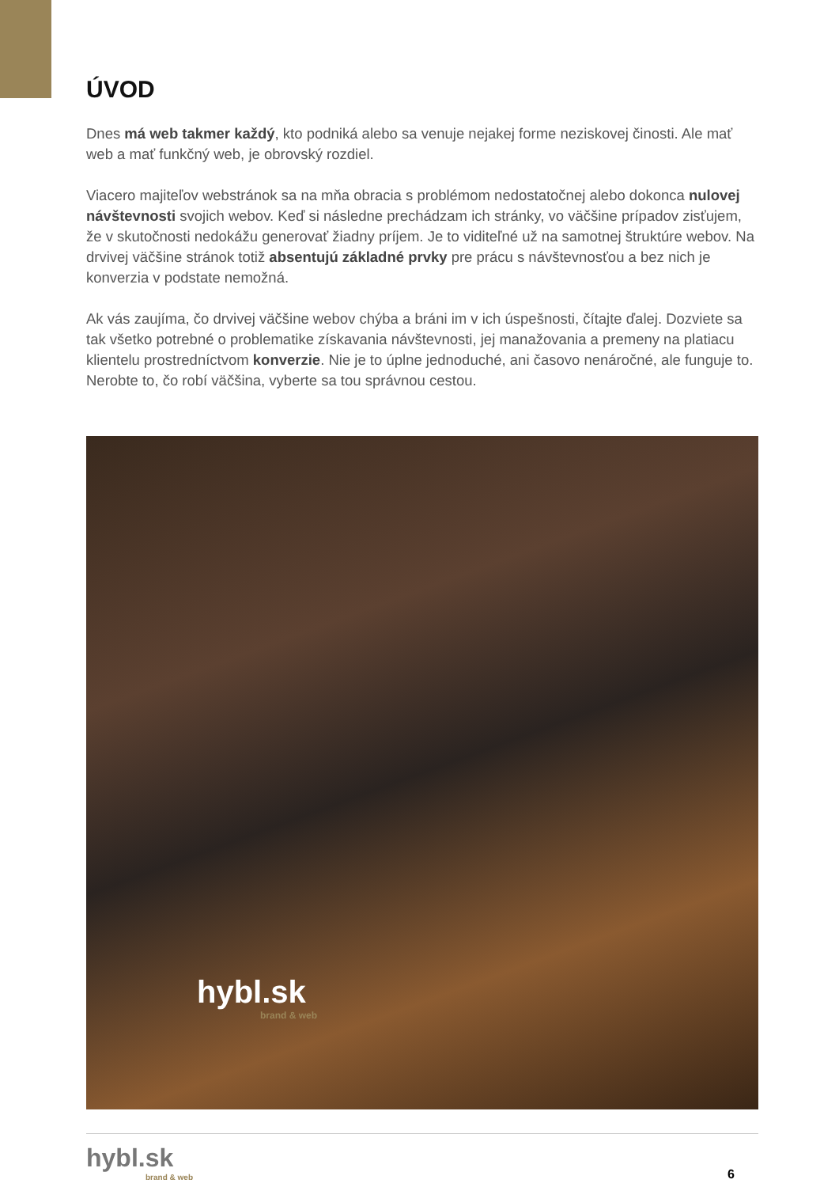ÚVOD
Dnes má web takmer každý, kto podniká alebo sa venuje nejakej forme neziskovej činosti. Ale mať web a mať funkčný web, je obrovský rozdiel.
Viacero majiteľov webstránok sa na mňa obracia s problémom nedostatočnej alebo dokonca nulovej návštevnosti svojich webov. Keď si následne prechádzam ich stránky, vo väčšine prípadov zisťujem, že v skutočnosti nedokážu generovať žiadny príjem. Je to viditeľné už na samotnej štruktúre webov. Na drvivej väčšine stránok totiž absentujú základné prvky pre prácu s návštevnosťou a bez nich je konverzia v podstate nemožná.
Ak vás zaujíma, čo drvivej väčšine webov chýba a bráni im v ich úspešnosti, čítajte ďalej. Dozviete sa tak všetko potrebné o problematike získavania návštevnosti, jej manažovania a premeny na platiacu klientelu prostredníctvom konverzie. Nie je to úplne jednoduché, ani časovo nenáročné, ale funguje to. Nerobte to, čo robí väčšina, vyberte sa tou správnou cestou.
hybl.sk
brand & web
hybl.sk
brand & web
6